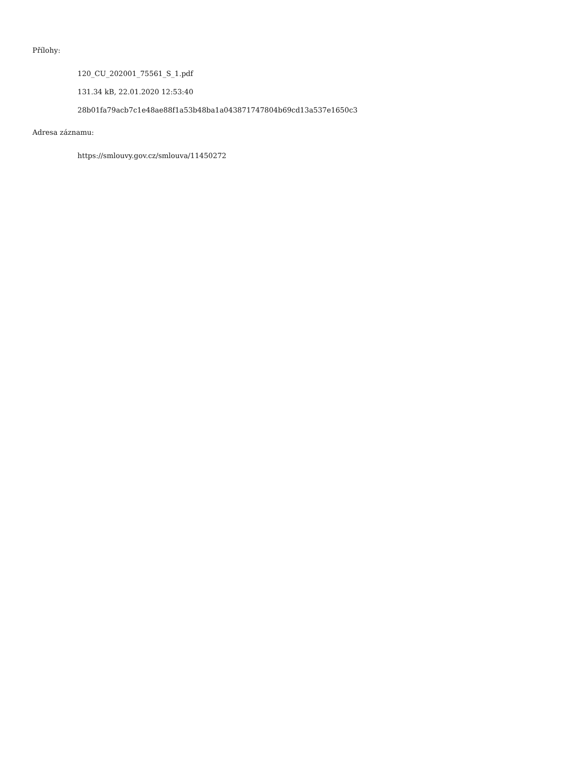Přílohy:
120_CU_202001_75561_S_1.pdf
131.34 kB, 22.01.2020 12:53:40
28b01fa79acb7c1e48ae88f1a53b48ba1a043871747804b69cd13a537e1650c3
Adresa záznamu:
https://smlouvy.gov.cz/smlouva/11450272